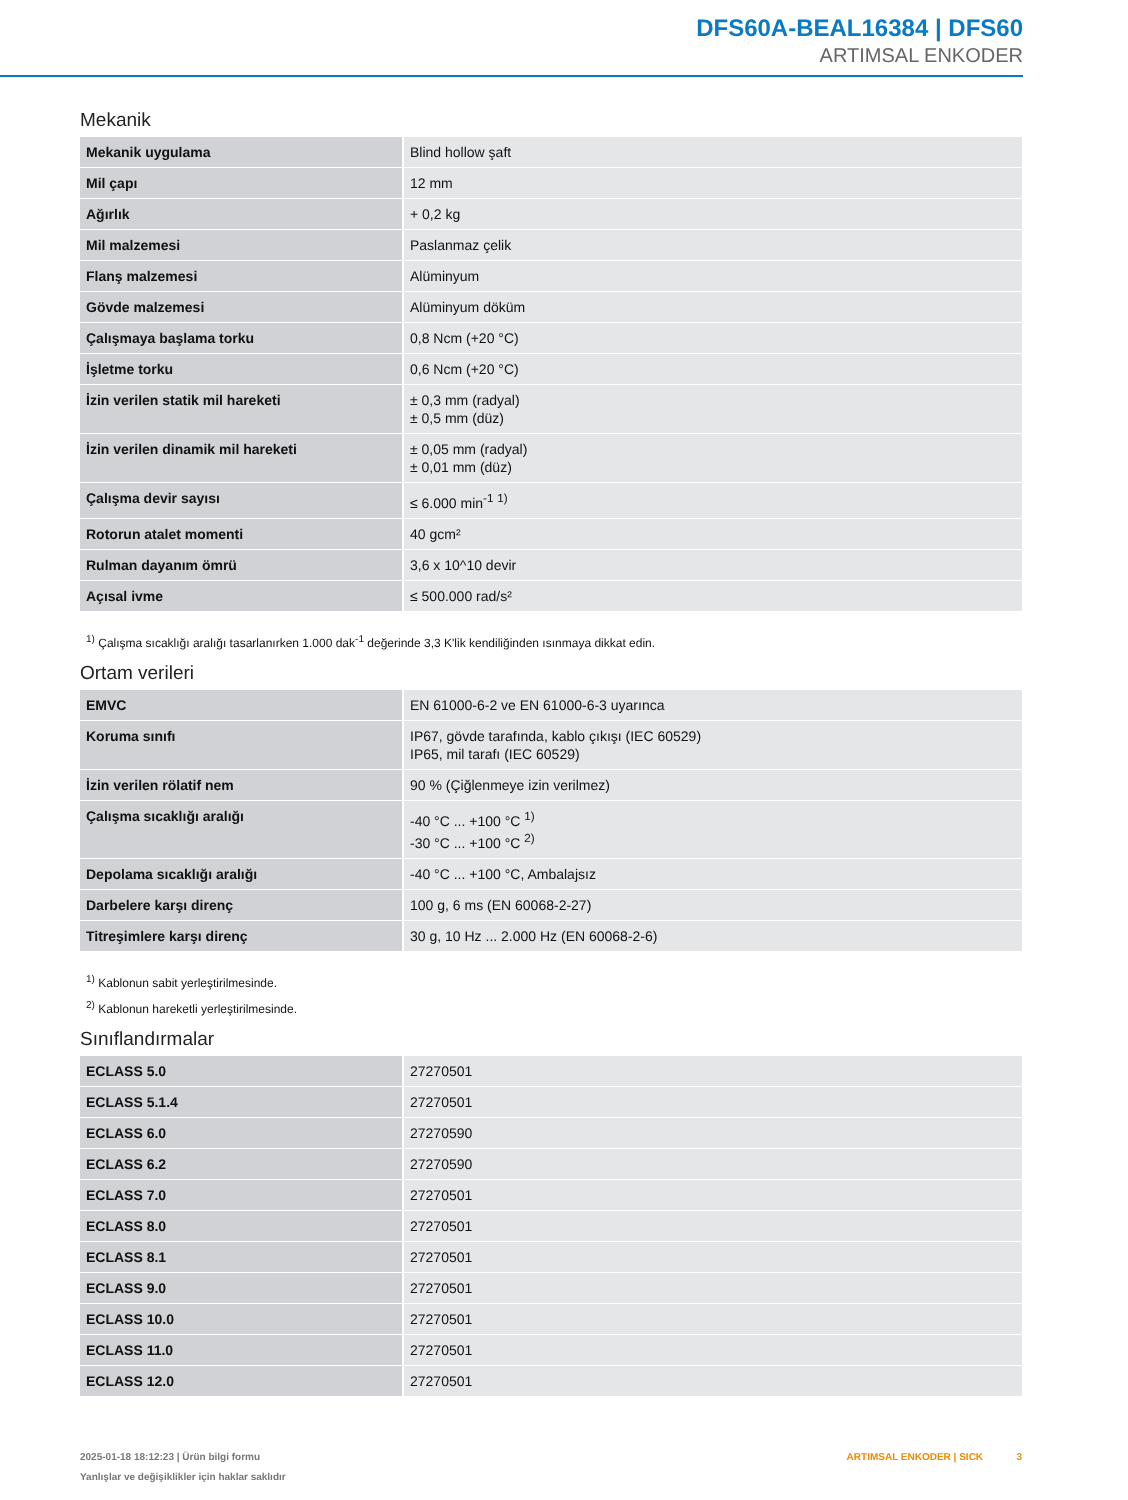DFS60A-BEAL16384 | DFS60
ARTIMSAL ENKODER
Mekanik
| Mekanik uygulama | Blind hollow şaft |
| Mil çapı | 12 mm |
| Ağırlık | + 0,2 kg |
| Mil malzemesi | Paslanmaz çelik |
| Flanş malzemesi | Alüminyum |
| Gövde malzemesi | Alüminyum döküm |
| Çalışmaya başlama torku | 0,8 Ncm (+20 °C) |
| İşletme torku | 0,6 Ncm (+20 °C) |
| İzin verilen statik mil hareketi | ± 0,3 mm (radyal) ± 0,5 mm (düz) |
| İzin verilen dinamik mil hareketi | ± 0,05 mm (radyal) ± 0,01 mm (düz) |
| Çalışma devir sayısı | ≤ 6.000 min<sup>-1</sup> <sup>1)</sup> |
| Rotorun atalet momenti | 40 gcm² |
| Rulman dayanım ömrü | 3,6 x 10^10 devir |
| Açısal ivme | ≤ 500.000 rad/s² |
<sup>1)</sup> Çalışma sıcaklığı aralığı tasarlanırken 1.000 dak<sup>-1</sup> değerinde 3,3 K'lik kendiliğinden ısınmaya dikkat edin.
Ortam verileri
| EMVC | EN 61000-6-2 ve EN 61000-6-3 uyarınca |
| Koruma sınıfı | IP67, gövde tarafında, kablo çıkışı (IEC 60529) IP65, mil tarafı (IEC 60529) |
| İzin verilen rölatif nem | 90 % (Çiğlenmeye izin verilmez) |
| Çalışma sıcaklığı aralığı | -40 °C ... +100 °C <sup>1)</sup> -30 °C ... +100 °C <sup>2)</sup> |
| Depolama sıcaklığı aralığı | -40 °C ... +100 °C, Ambalajsız |
| Darbelere karşı direnç | 100 g, 6 ms (EN 60068-2-27) |
| Titreşimlere karşı direnç | 30 g, 10 Hz ... 2.000 Hz (EN 60068-2-6) |
<sup>1)</sup> Kablonun sabit yerleştirilmesinde.
<sup>2)</sup> Kablonun hareketli yerleştirilmesinde.
Sınıflandırmalar
| ECLASS 5.0 | 27270501 |
| ECLASS 5.1.4 | 27270501 |
| ECLASS 6.0 | 27270590 |
| ECLASS 6.2 | 27270590 |
| ECLASS 7.0 | 27270501 |
| ECLASS 8.0 | 27270501 |
| ECLASS 8.1 | 27270501 |
| ECLASS 9.0 | 27270501 |
| ECLASS 10.0 | 27270501 |
| ECLASS 11.0 | 27270501 |
| ECLASS 12.0 | 27270501 |
2025-01-18 18:12:23 | Ürün bilgi formu
Yanlışlar ve değişiklikler için haklar saklıdır
ARTIMSAL ENKODER | SICK 3